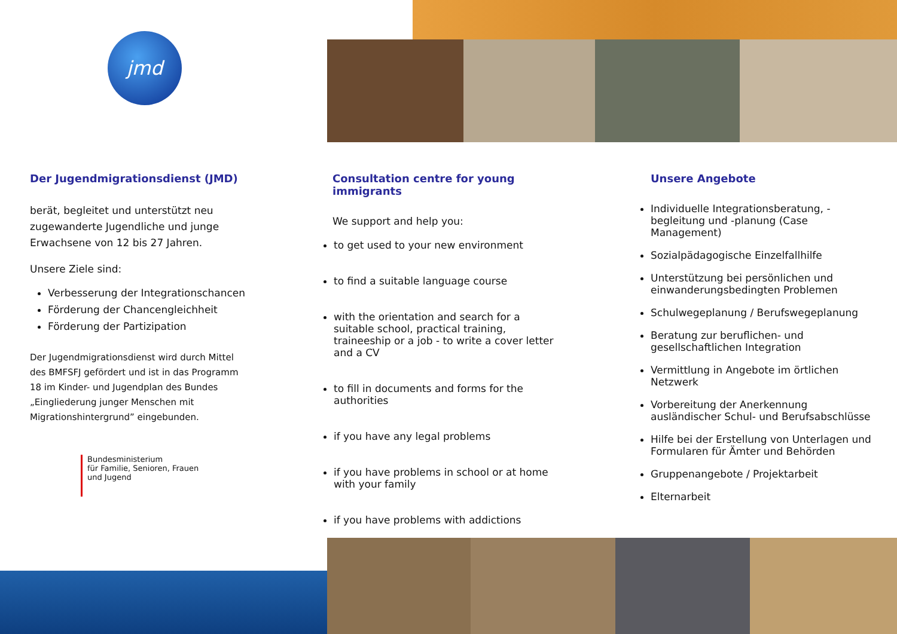jmd
Der Jugendmigrationsdienst (JMD)
berät, begleitet und unterstützt neu zugewanderte Jugendliche und junge Erwachsene von 12 bis 27 Jahren.
Unsere Ziele sind:
Verbesserung der Integrationschancen
Förderung der Chancengleichheit
Förderung der Partizipation
Der Jugendmigrationsdienst wird durch Mittel des BMFSFJ gefördert und ist in das Programm 18 im Kinder- und Jugendplan des Bundes „Eingliederung junger Menschen mit Migrationshintergrund” eingebunden.
Bundesministerium
für Familie, Senioren, Frauen
und Jugend
Consultation centre for young immigrants
We support and help you:
to get used to your new environment
to find a suitable language course
with the orientation and search for a suitable school, practical training, traineeship or a job - to write a cover letter and a CV
to fill in documents and forms for the authorities
if you have any legal problems
if you have problems in school or at home with your family
if you have problems with addictions
Unsere Angebote
Individuelle Integrationsberatung, -begleitung und -planung (Case Management)
Sozialpädagogische Einzelfallhilfe
Unterstützung bei persönlichen und einwanderungsbedingten Problemen
Schulwegeplanung / Berufswegeplanung
Beratung zur beruflichen- und gesellschaftlichen Integration
Vermittlung in Angebote im örtlichen Netzwerk
Vorbereitung der Anerkennung ausländischer Schul- und Berufsabschlüsse
Hilfe bei der Erstellung von Unterlagen und Formularen für Ämter und Behörden
Gruppenangebote / Projektarbeit
Elternarbeit